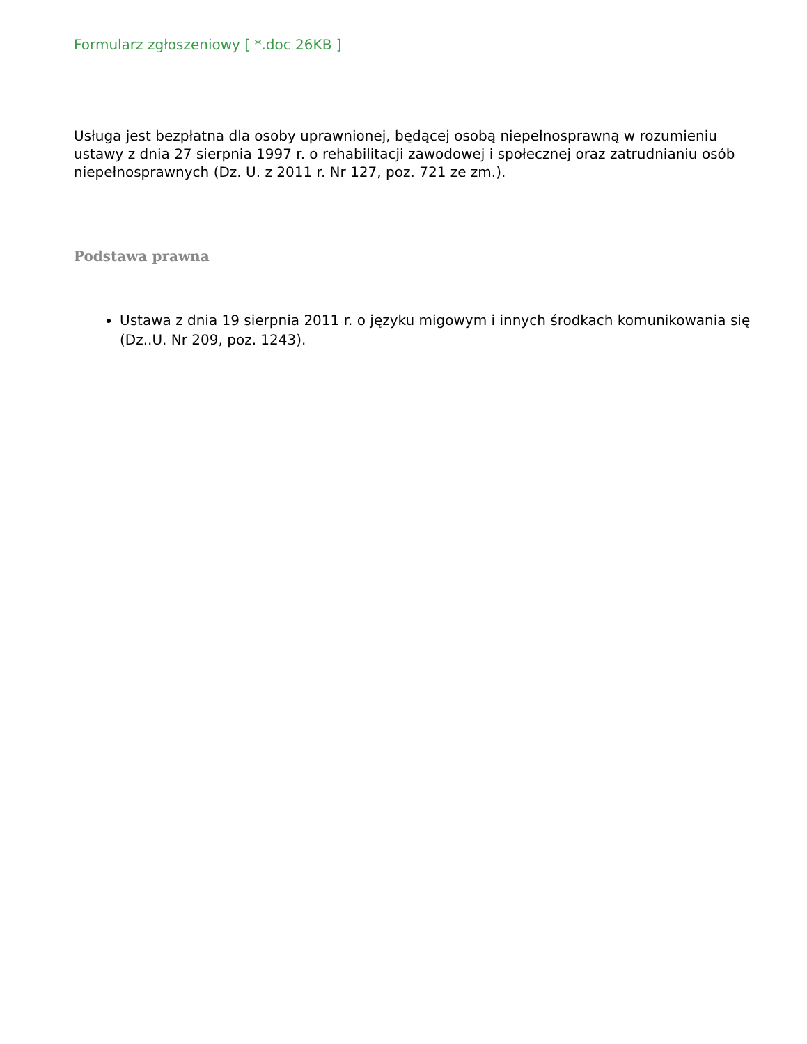Formularz zgłoszeniowy [ *.doc 26KB ]
Usługa jest bezpłatna dla osoby uprawnionej, będącej osobą niepełnosprawną w rozumieniu ustawy z dnia 27 sierpnia 1997 r. o rehabilitacji zawodowej i społecznej oraz zatrudnianiu osób niepełnosprawnych (Dz. U. z 2011 r. Nr 127, poz. 721 ze zm.).
Podstawa prawna
Ustawa z dnia 19 sierpnia 2011 r. o języku migowym i innych środkach komunikowania się (Dz..U. Nr 209, poz. 1243).